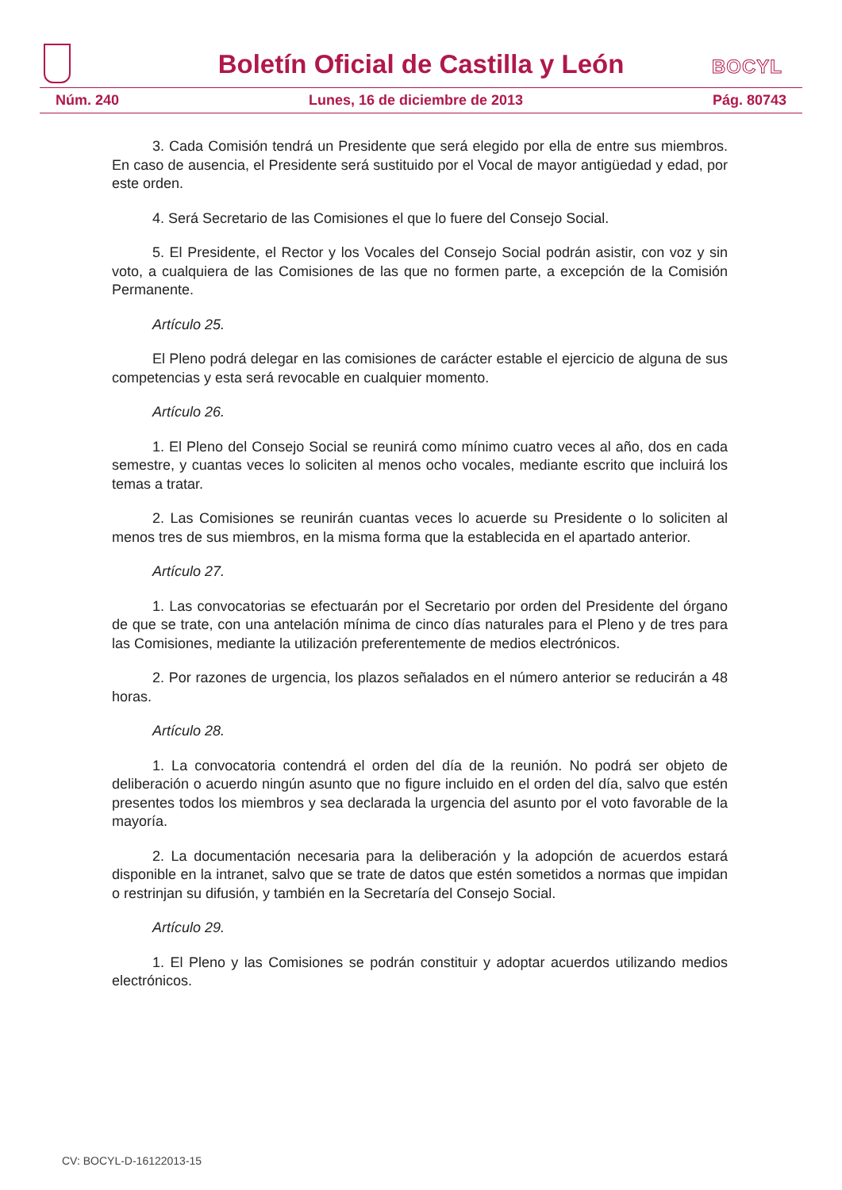Boletín Oficial de Castilla y León
BOCYL
Núm. 240 Lunes, 16 de diciembre de 2013 Pág. 80743
3. Cada Comisión tendrá un Presidente que será elegido por ella de entre sus miembros. En caso de ausencia, el Presidente será sustituido por el Vocal de mayor antigüedad y edad, por este orden.
4. Será Secretario de las Comisiones el que lo fuere del Consejo Social.
5. El Presidente, el Rector y los Vocales del Consejo Social podrán asistir, con voz y sin voto, a cualquiera de las Comisiones de las que no formen parte, a excepción de la Comisión Permanente.
Artículo 25.
El Pleno podrá delegar en las comisiones de carácter estable el ejercicio de alguna de sus competencias y esta será revocable en cualquier momento.
Artículo 26.
1. El Pleno del Consejo Social se reunirá como mínimo cuatro veces al año, dos en cada semestre, y cuantas veces lo soliciten al menos ocho vocales, mediante escrito que incluirá los temas a tratar.
2. Las Comisiones se reunirán cuantas veces lo acuerde su Presidente o lo soliciten al menos tres de sus miembros, en la misma forma que la establecida en el apartado anterior.
Artículo 27.
1. Las convocatorias se efectuarán por el Secretario por orden del Presidente del órgano de que se trate, con una antelación mínima de cinco días naturales para el Pleno y de tres para las Comisiones, mediante la utilización preferentemente de medios electrónicos.
2. Por razones de urgencia, los plazos señalados en el número anterior se reducirán a 48 horas.
Artículo 28.
1. La convocatoria contendrá el orden del día de la reunión. No podrá ser objeto de deliberación o acuerdo ningún asunto que no figure incluido en el orden del día, salvo que estén presentes todos los miembros y sea declarada la urgencia del asunto por el voto favorable de la mayoría.
2. La documentación necesaria para la deliberación y la adopción de acuerdos estará disponible en la intranet, salvo que se trate de datos que estén sometidos a normas que impidan o restrinjan su difusión, y también en la Secretaría del Consejo Social.
Artículo 29.
1. El Pleno y las Comisiones se podrán constituir y adoptar acuerdos utilizando medios electrónicos.
CV: BOCYL-D-16122013-15